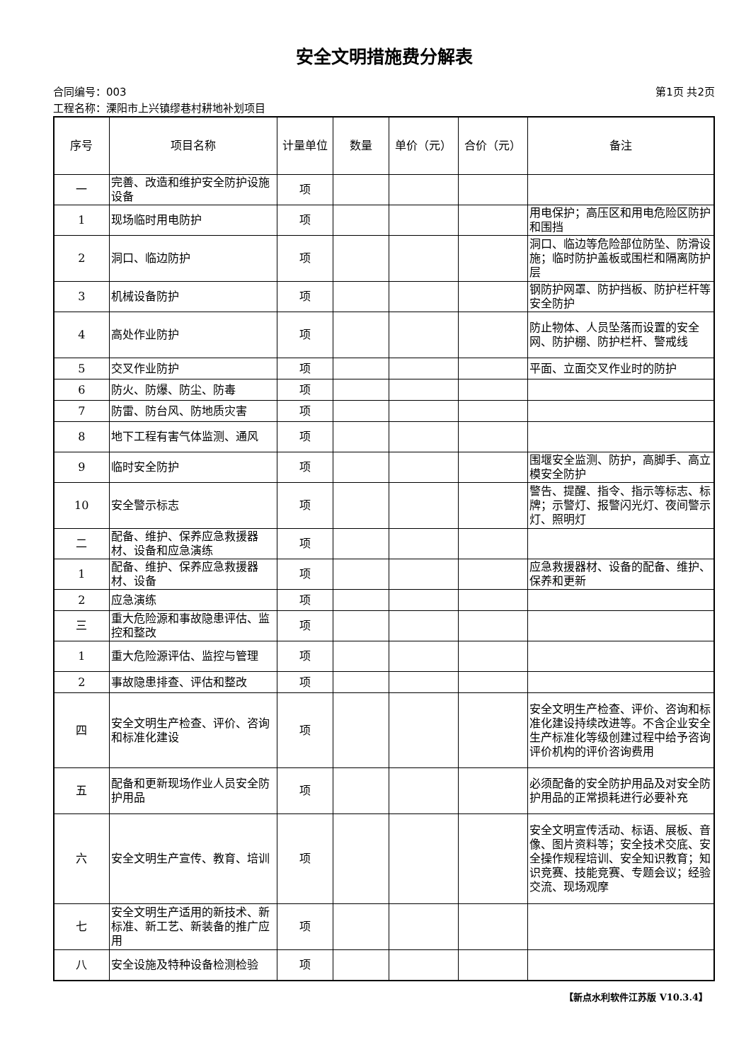安全文明措施费分解表
合同编号：003 第1页 共2页
工程名称：溧阳市上兴镇缪巷村耕地补划项目
| 序号 | 项目名称 | 计量单位 | 数量 | 单价（元） | 合价（元） | 备注 |
| --- | --- | --- | --- | --- | --- | --- |
| 一 | 完善、改造和维护安全防护设施设备 | 项 | | | | |
| 1 | 现场临时用电防护 | 项 | | | | 用电保护；高压区和用电危险区防护和围挡 |
| 2 | 洞口、临边防护 | 项 | | | | 洞口、临边等危险部位防坠、防滑设施；临时防护盖板或围栏和隔离防护层 |
| 3 | 机械设备防护 | 项 | | | | 钢防护网罩、防护挡板、防护栏杆等安全防护 |
| 4 | 高处作业防护 | 项 | | | | 防止物体、人员坠落而设置的安全网、防护棚、防护栏杆、警戒线 |
| 5 | 交叉作业防护 | 项 | | | | 平面、立面交叉作业时的防护 |
| 6 | 防火、防爆、防尘、防毒 | 项 | | | | |
| 7 | 防雷、防台风、防地质灾害 | 项 | | | | |
| 8 | 地下工程有害气体监测、通风 | 项 | | | | |
| 9 | 临时安全防护 | 项 | | | | 围堰安全监测、防护，高脚手、高立模安全防护 |
| 10 | 安全警示标志 | 项 | | | | 警告、提醒、指令、指示等标志、标牌；示警灯、报警闪光灯、夜间警示灯、照明灯 |
| 二 | 配备、维护、保养应急救援器材、设备和应急演练 | 项 | | | | |
| 1 | 配备、维护、保养应急救援器材、设备 | 项 | | | | 应急救援器材、设备的配备、维护、保养和更新 |
| 2 | 应急演练 | 项 | | | | |
| 三 | 重大危险源和事故隐患评估、监控和整改 | 项 | | | | |
| 1 | 重大危险源评估、监控与管理 | 项 | | | | |
| 2 | 事故隐患排查、评估和整改 | 项 | | | | |
| 四 | 安全文明生产检查、评价、咨询和标准化建设 | 项 | | | | 安全文明生产检查、评价、咨询和标准化建设持续改进等。不含企业安全生产标准化等级创建过程中给予咨询评价机构的评价咨询费用 |
| 五 | 配备和更新现场作业人员安全防护用品 | 项 | | | | 必须配备的安全防护用品及对安全防护用品的正常损耗进行必要补充 |
| 六 | 安全文明生产宣传、教育、培训 | 项 | | | | 安全文明宣传活动、标语、展板、音像、图片资料等；安全技术交底、安全操作规程培训、安全知识教育；知识竞赛、技能竞赛、专题会议；经验交流、现场观摩 |
| 七 | 安全文明生产适用的新技术、新标准、新工艺、新装备的推广应用 | 项 | | | | |
| 八 | 安全设施及特种设备检测检验 | 项 | | | | |
【新点水利软件江苏版 V10.3.4】